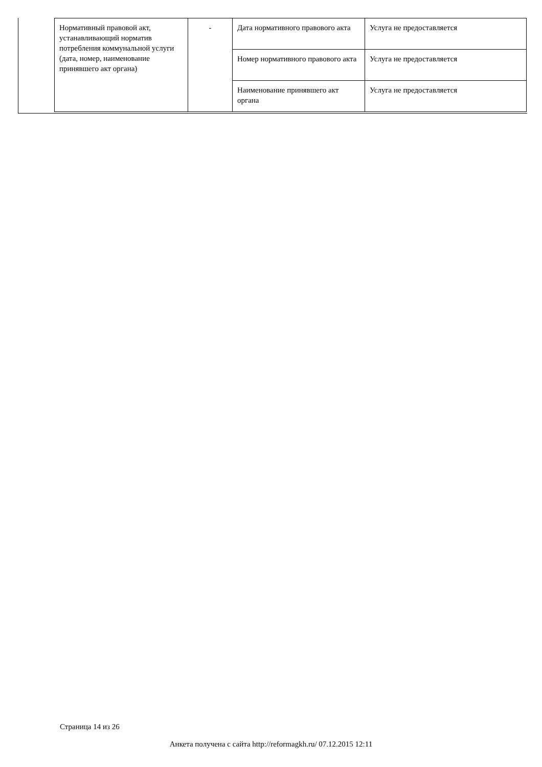| Нормативный правовой акт, устанавливающий норматив потребления коммунальной услуги (дата, номер, наименование принявшего акт органа) | - | Дата нормативного правового акта | Услуга не предоставляется |
| | | Номер нормативного правового акта | Услуга не предоставляется |
| | | Наименование принявшего акт органа | Услуга не предоставляется |
Страница 14 из 26
Анкета получена с сайта http://reformagkh.ru/ 07.12.2015 12:11